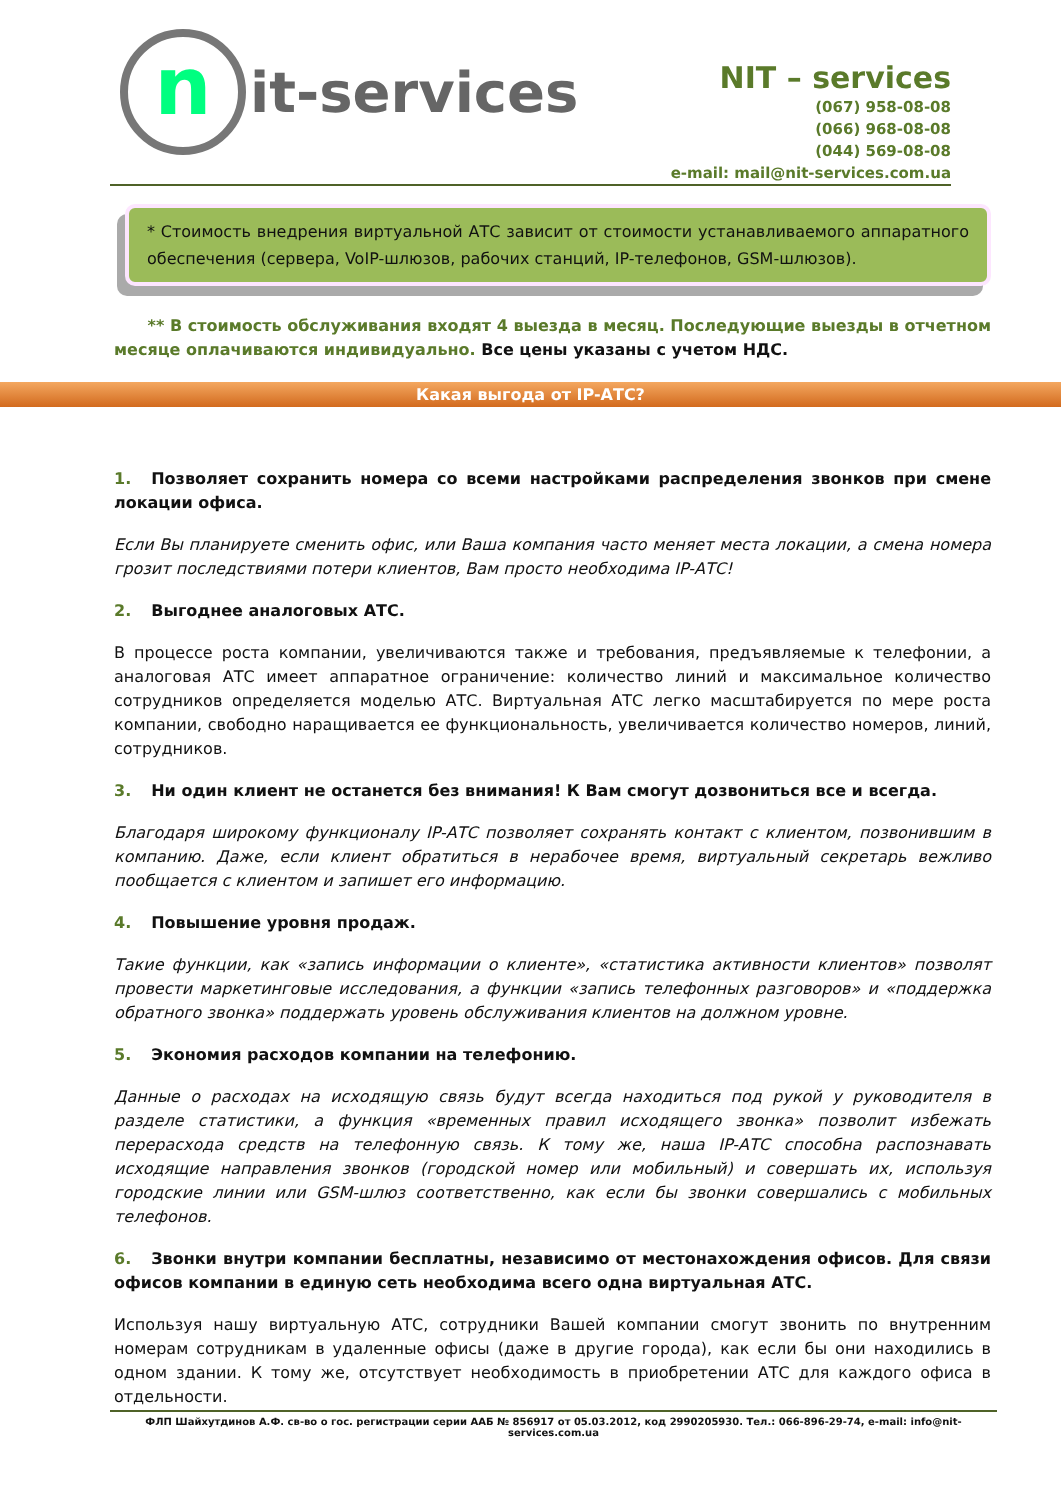nit-services
NIT – services
(067) 958-08-08
(066) 968-08-08
(044) 569-08-08
e-mail: mail@nit-services.com.ua
* Стоимость внедрения виртуальной АТС зависит от стоимости устанавливаемого аппаратного обеспечения (сервера, VoIP-шлюзов, рабочих станций, IP-телефонов, GSM-шлюзов).
** В стоимость обслуживания входят 4 выезда в месяц. Последующие выезды в отчетном месяце оплачиваются индивидуально. Все цены указаны с учетом НДС.
Какая выгода от IP-АТС?
1. Позволяет сохранить номера со всеми настройками распределения звонков при смене локации офиса.
Если Вы планируете сменить офис, или Ваша компания часто меняет места локации, а смена номера грозит последствиями потери клиентов, Вам просто необходима IP-АТС!
2. Выгоднее аналоговых АТС.
В процессе роста компании, увеличиваются также и требования, предъявляемые к телефонии, а аналоговая АТС имеет аппаратное ограничение: количество линий и максимальное количество сотрудников определяется моделью АТС. Виртуальная АТС легко масштабируется по мере роста компании, свободно наращивается ее функциональность, увеличивается количество номеров, линий, сотрудников.
3. Ни один клиент не останется без внимания! К Вам смогут дозвониться все и всегда.
Благодаря широкому функционалу IP-АТС позволяет сохранять контакт с клиентом, позвонившим в компанию. Даже, если клиент обратиться в нерабочее время, виртуальный секретарь вежливо пообщается с клиентом и запишет его информацию.
4. Повышение уровня продаж.
Такие функции, как «запись информации о клиенте», «статистика активности клиентов» позволят провести маркетинговые исследования, а функции «запись телефонных разговоров» и «поддержка обратного звонка» поддержать уровень обслуживания клиентов на должном уровне.
5. Экономия расходов компании на телефонию.
Данные о расходах на исходящую связь будут всегда находиться под рукой у руководителя в разделе статистики, а функция «временных правил исходящего звонка» позволит избежать перерасхода средств на телефонную связь. К тому же, наша IP-АТС способна распознавать исходящие направления звонков (городской номер или мобильный) и совершать их, используя городские линии или GSM-шлюз соответственно, как если бы звонки совершались с мобильных телефонов.
6. Звонки внутри компании бесплатны, независимо от местонахождения офисов. Для связи офисов компании в единую сеть необходима всего одна виртуальная АТС.
Используя нашу виртуальную АТС, сотрудники Вашей компании смогут звонить по внутренним номерам сотрудникам в удаленные офисы (даже в другие города), как если бы они находились в одном здании. К тому же, отсутствует необходимость в приобретении АТС для каждого офиса в отдельности.
ФЛП Шайхутдинов А.Ф. св-во о гос. регистрации серии ААБ № 856917 от 05.03.2012, код 2990205930. Тел.: 066-896-29-74, e-mail: info@nit-services.com.ua